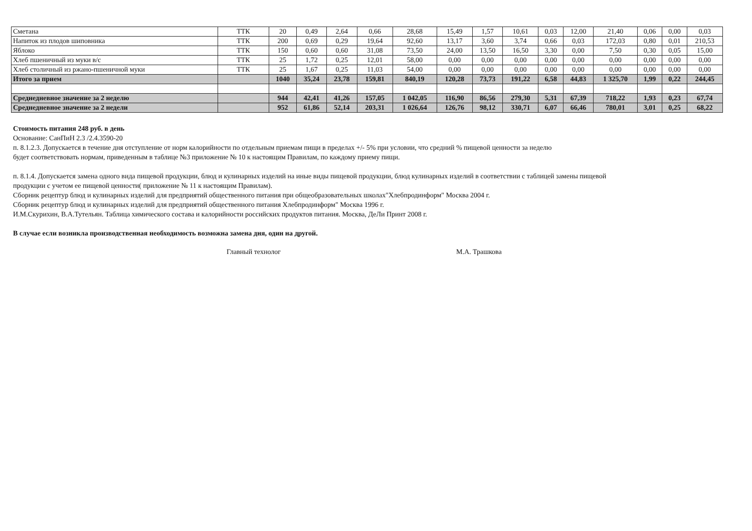| Сметана | ТТК | 20 | 0,49 | 2,64 | 0,66 | 28,68 | 15,49 | 1,57 | 10,61 | 0,03 | 12,00 | 21,40 | 0,06 | 0,00 | 0,03 |
| Напиток из плодов шиповника | ТТК | 200 | 0,69 | 0,29 | 19,64 | 92,60 | 13,17 | 3,60 | 3,74 | 0,66 | 0,03 | 172,03 | 0,80 | 0,01 | 210,53 |
| Яблоко | ТТК | 150 | 0,60 | 0,60 | 31,08 | 73,50 | 24,00 | 13,50 | 16,50 | 3,30 | 0,00 | 7,50 | 0,30 | 0,05 | 15,00 |
| Хлеб пшеничный из муки в/с | ТТК | 25 | 1,72 | 0,25 | 12,01 | 58,00 | 0,00 | 0,00 | 0,00 | 0,00 | 0,00 | 0,00 | 0,00 | 0,00 | 0,00 |
| Хлеб столичный из ржано-пшеничной муки | ТТК | 25 | 1,67 | 0,25 | 11,03 | 54,00 | 0,00 | 0,00 | 0,00 | 0,00 | 0,00 | 0,00 | 0,00 | 0,00 | 0,00 |
| Итого за прием | | 1040 | 35,24 | 23,78 | 159,81 | 840,19 | 120,28 | 73,73 | 191,22 | 6,58 | 44,83 | 1 325,70 | 1,99 | 0,22 | 244,45 |
| Среднедневное значение за 2 неделю | | 944 | 42,41 | 41,26 | 157,05 | 1 042,05 | 116,90 | 86,56 | 279,30 | 5,31 | 67,39 | 718,22 | 1,93 | 0,23 | 67,74 |
| Среднедневное значение за 2 недели | | 952 | 61,86 | 52,14 | 203,31 | 1 026,64 | 126,76 | 98,12 | 330,71 | 6,07 | 66,46 | 780,01 | 3,01 | 0,25 | 68,22 |
Стоимость питания 248 руб. в день
Основание: СанПиН 2.3 /2.4.3590-20
п. 8.1.2.3. Допускается в течение дня отступление от норм калорийности по отдельным приемам пищи в пределах +/- 5% при условии, что средний % пищевой ценности за неделю
будет соответствовать нормам, приведенным в таблице №3 приложение № 10 к настоящим Правилам, по каждому приему пищи.
п. 8.1.4. Допускается замена одного вида пищевой продукции, блюд и кулинарных изделий на иные виды пищевой продукции, блюд кулинарных изделий в соответствии с таблицей замены пищевой
продукции с учетом ее пищевой ценности( приложение № 11 к настоящим Правилам).
Сборник рецептур блюд и кулинарных изделий для предприятий общественного питания при общеобразовательных школах"Хлебпродинформ" Москва 2004 г.
Сборник рецептур блюд и кулинарных изделий для предприятий общественного питания Хлебпродинформ" Москва 1996 г.
И.М.Скурихин, В.А.Тутельян. Таблица химического состава и калорийности российских продуктов питания. Москва, ДеЛи Принт 2008 г.
В случае если возникла производственная необходимость возможна замена дня, один на другой.
Главный технолог М.А. Трашкова